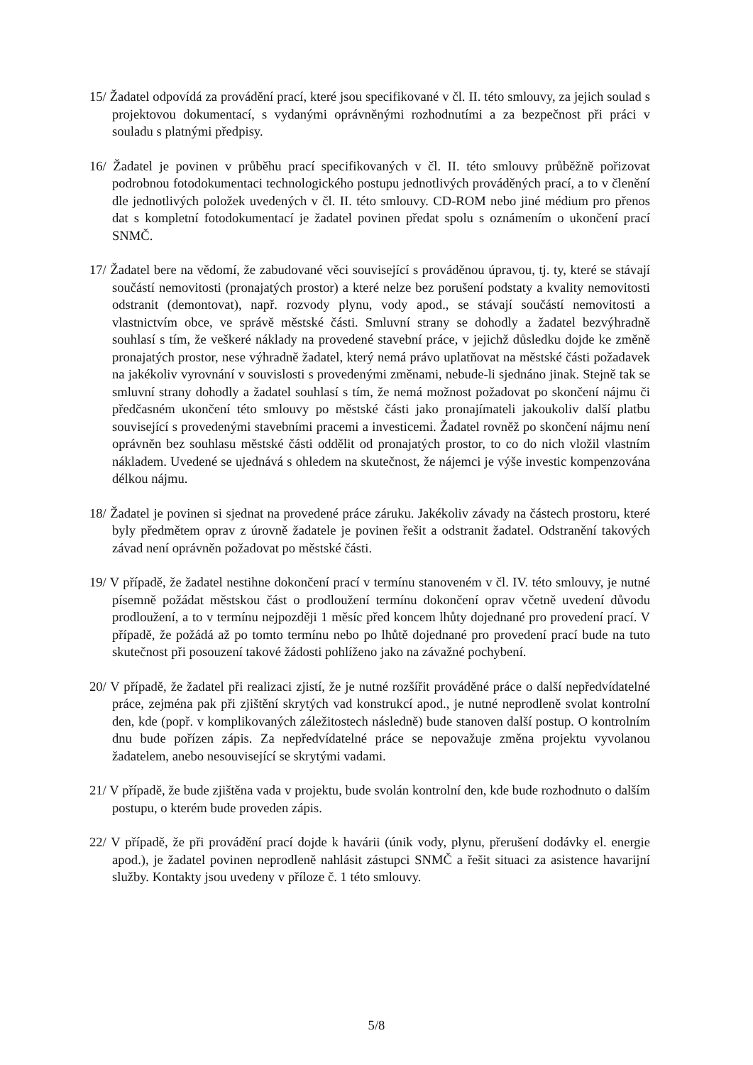15/ Žadatel odpovídá za provádění prací, které jsou specifikované v čl. II. této smlouvy, za jejich soulad s projektovou dokumentací, s vydanými oprávněnými rozhodnutími a za bezpečnost při práci v souladu s platnými předpisy.
16/ Žadatel je povinen v průběhu prací specifikovaných v čl. II. této smlouvy průběžně pořizovat podrobnou fotodokumentaci technologického postupu jednotlivých prováděných prací, a to v členění dle jednotlivých položek uvedených v čl. II. této smlouvy. CD-ROM nebo jiné médium pro přenos dat s kompletní fotodokumentací je žadatel povinen předat spolu s oznámením o ukončení prací SNMČ.
17/ Žadatel bere na vědomí, že zabudované věci související s prováděnou úpravou, tj. ty, které se stávají součástí nemovitosti (pronajatých prostor) a které nelze bez porušení podstaty a kvality nemovitosti odstranit (demontovat), např. rozvody plynu, vody apod., se stávají součástí nemovitosti a vlastnictvím obce, ve správě městské části. Smluvní strany se dohodly a žadatel bezvýhradně souhlasí s tím, že veškeré náklady na provedené stavební práce, v jejichž důsledku dojde ke změně pronajatých prostor, nese výhradně žadatel, který nemá právo uplatňovat na městské části požadavek na jakékoliv vyrovnání v souvislosti s provedenými změnami, nebude-li sjednáno jinak. Stejně tak se smluvní strany dohodly a žadatel souhlasí s tím, že nemá možnost požadovat po skončení nájmu či předčasném ukončení této smlouvy po městské části jako pronajímateli jakoukoliv další platbu související s provedenými stavebními pracemi a investicemi. Žadatel rovněž po skončení nájmu není oprávněn bez souhlasu městské části oddělit od pronajatých prostor, to co do nich vložil vlastním nákladem. Uvedené se ujednává s ohledem na skutečnost, že nájemci je výše investic kompenzována délkou nájmu.
18/ Žadatel je povinen si sjednat na provedené práce záruku. Jakékoliv závady na částech prostoru, které byly předmětem oprav z úrovně žadatele je povinen řešit a odstranit žadatel. Odstranění takových závad není oprávněn požadovat po městské části.
19/ V případě, že žadatel nestihne dokončení prací v termínu stanoveném v čl. IV. této smlouvy, je nutné písemně požádat městskou část o prodloužení termínu dokončení oprav včetně uvedení důvodu prodloužení, a to v termínu nejpozději 1 měsíc před koncem lhůty dojednané pro provedení prací. V případě, že požádá až po tomto termínu nebo po lhůtě dojednané pro provedení prací bude na tuto skutečnost při posouzení takové žádosti pohlíženo jako na závažné pochybení.
20/ V případě, že žadatel při realizaci zjistí, že je nutné rozšířit prováděné práce o další nepředvídatelné práce, zejména pak při zjištění skrytých vad konstrukcí apod., je nutné neprodleně svolat kontrolní den, kde (popř. v komplikovaných záležitostech následně) bude stanoven další postup. O kontrolním dnu bude pořízen zápis. Za nepředvídatelné práce se nepovažuje změna projektu vyvolanou žadatelem, anebo nesouvisející se skrytými vadami.
21/ V případě, že bude zjištěna vada v projektu, bude svolán kontrolní den, kde bude rozhodnuto o dalším postupu, o kterém bude proveden zápis.
22/ V případě, že při provádění prací dojde k havárii (únik vody, plynu, přerušení dodávky el. energie apod.), je žadatel povinen neprodleně nahlásit zástupci SNMČ a řešit situaci za asistence havarijní služby. Kontakty jsou uvedeny v příloze č. 1 této smlouvy.
5/8